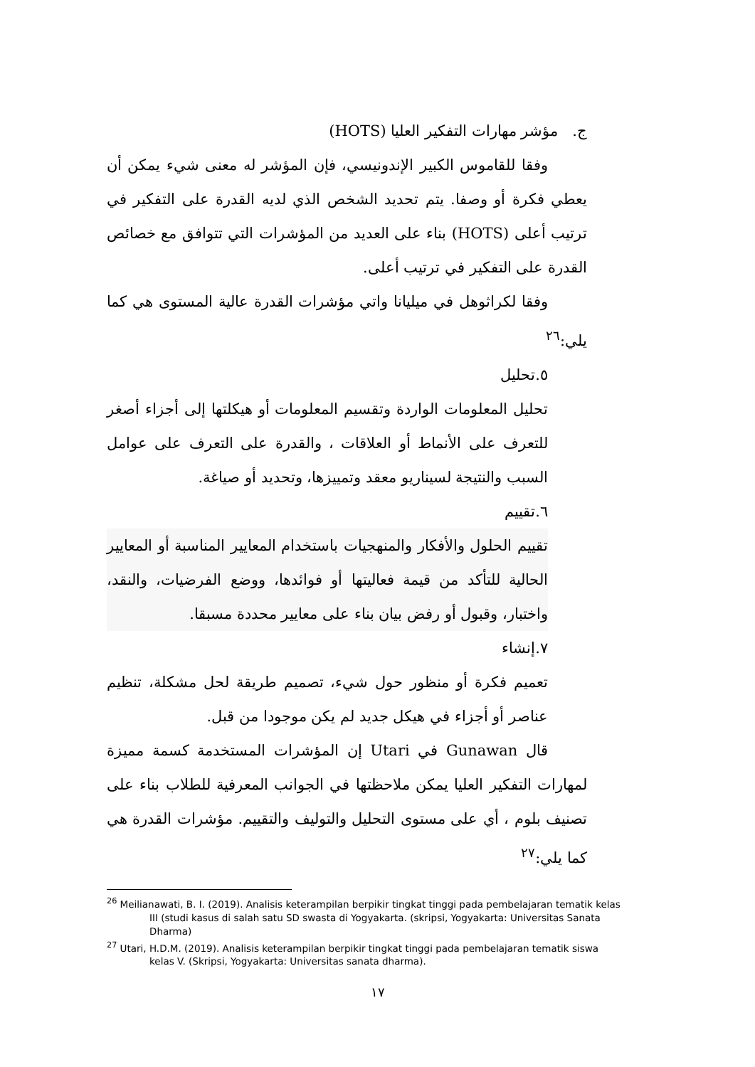ج. مؤشر مهارات التفكير العليا (HOTS)
وفقا للقاموس الكبير الإندونيسي، فإن المؤشر له معنى شيء يمكن أن يعطي فكرة أو وصفا. يتم تحديد الشخص الذي لديه القدرة على التفكير في ترتيب أعلى (HOTS) بناء على العديد من المؤشرات التي تتوافق مع خصائص القدرة على التفكير في ترتيب أعلى.
وفقا لكراثوهل في ميليانا واتي مؤشرات القدرة عالية المستوى هي كما يلي:<sup>٢٦</sup>
٥.تحليل
تحليل المعلومات الواردة وتقسيم المعلومات أو هيكلتها إلى أجزاء أصغر للتعرف على الأنماط أو العلاقات ، والقدرة على التعرف على عوامل السبب والنتيجة لسيناريو معقد وتمييزها، وتحديد أو صياغة.
٦.تقييم
تقييم الحلول والأفكار والمنهجيات باستخدام المعايير المناسبة أو المعايير الحالية للتأكد من قيمة فعاليتها أو فوائدها، ووضع الفرضيات، والنقد، واختبار، وقبول أو رفض بيان بناء على معايير محددة مسبقا.
٧.إنشاء
تعميم فكرة أو منظور حول شيء، تصميم طريقة لحل مشكلة، تنظيم عناصر أو أجزاء في هيكل جديد لم يكن موجودا من قبل.
قال Gunawan في Utari إن المؤشرات المستخدمة كسمة مميزة لمهارات التفكير العليا يمكن ملاحظتها في الجوانب المعرفية للطلاب بناء على تصنيف بلوم ، أي على مستوى التحليل والتوليف والتقييم. مؤشرات القدرة هي كما يلي:<sup>٢٧</sup>
<sup>26</sup> Meilianawati, B. I. (2019). Analisis keterampilan berpikir tingkat tinggi pada pembelajaran tematik kelas III (studi kasus di salah satu SD swasta di Yogyakarta. (skripsi, Yogyakarta: Universitas Sanata Dharma)
<sup>27</sup> Utari, H.D.M. (2019). Analisis keterampilan berpikir tingkat tinggi pada pembelajaran tematik siswa kelas V. (Skripsi, Yogyakarta: Universitas sanata dharma).
١٧